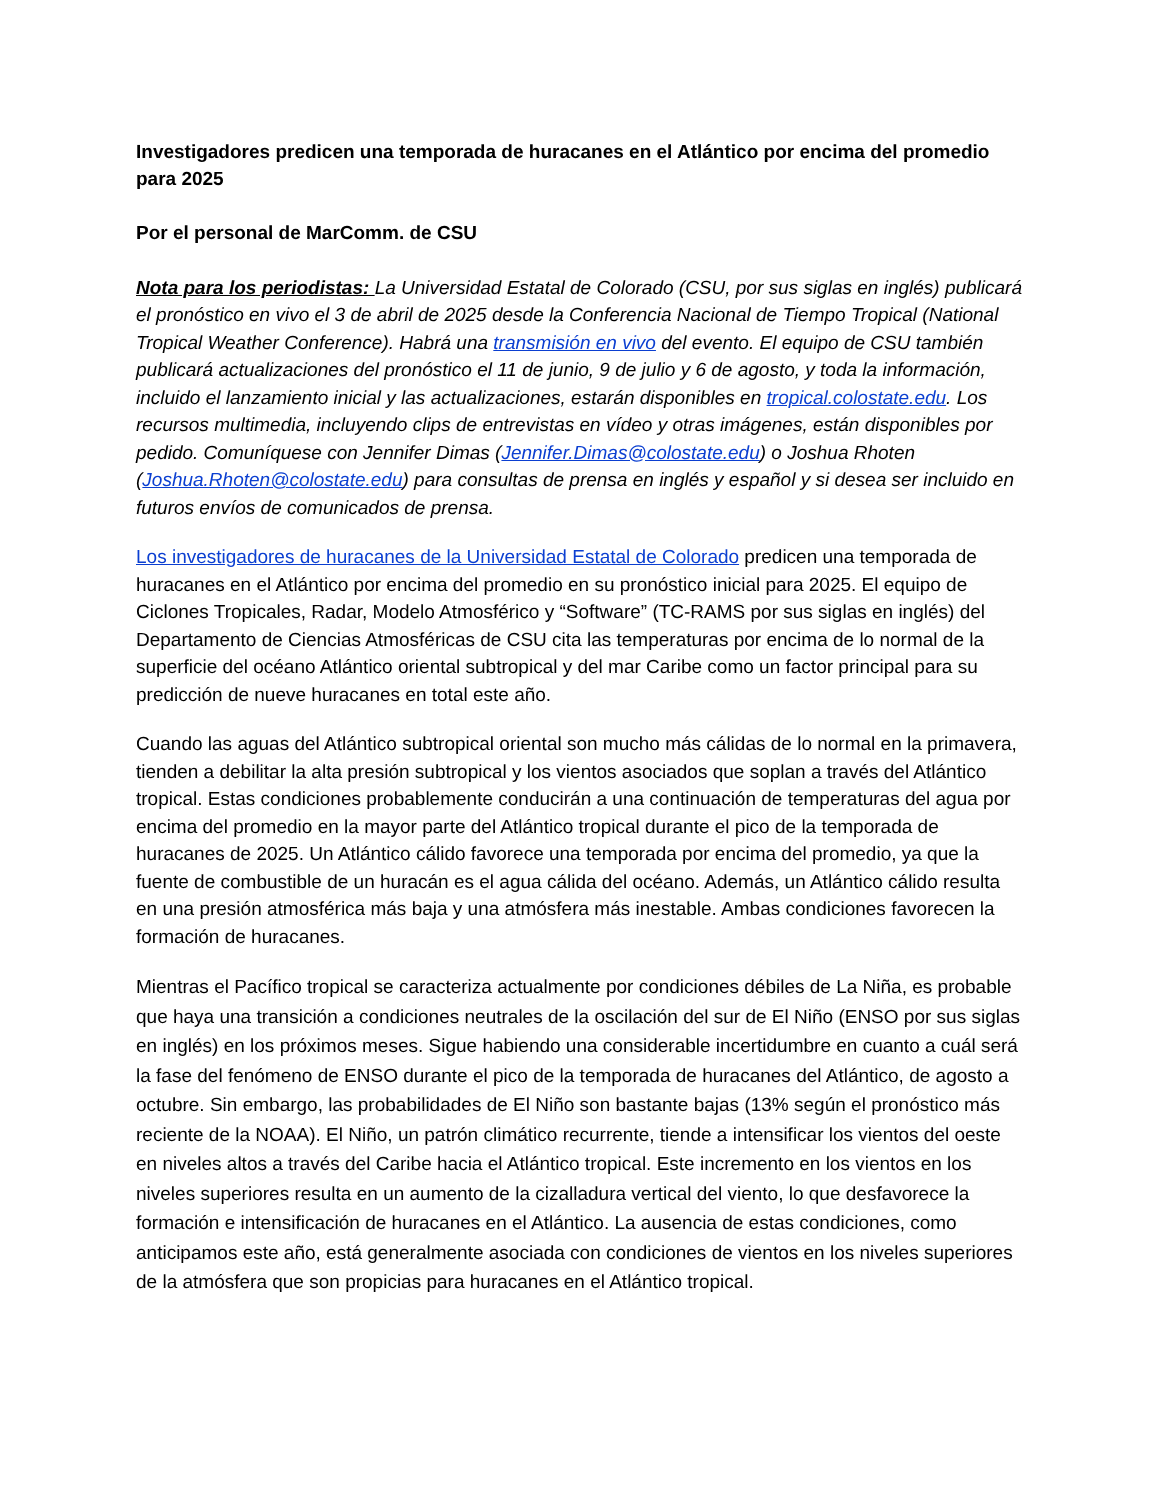Investigadores predicen una temporada de huracanes en el Atlántico por encima del promedio para 2025
Por el personal de MarComm. de CSU
Nota para los periodistas: La Universidad Estatal de Colorado (CSU, por sus siglas en inglés) publicará el pronóstico en vivo el 3 de abril de 2025 desde la Conferencia Nacional de Tiempo Tropical (National Tropical Weather Conference). Habrá una transmisión en vivo del evento. El equipo de CSU también publicará actualizaciones del pronóstico el 11 de junio, 9 de julio y 6 de agosto, y toda la información, incluido el lanzamiento inicial y las actualizaciones, estarán disponibles en tropical.colostate.edu. Los recursos multimedia, incluyendo clips de entrevistas en vídeo y otras imágenes, están disponibles por pedido. Comuníquese con Jennifer Dimas (Jennifer.Dimas@colostate.edu) o Joshua Rhoten (Joshua.Rhoten@colostate.edu) para consultas de prensa en inglés y español y si desea ser incluido en futuros envíos de comunicados de prensa.
Los investigadores de huracanes de la Universidad Estatal de Colorado predicen una temporada de huracanes en el Atlántico por encima del promedio en su pronóstico inicial para 2025. El equipo de Ciclones Tropicales, Radar, Modelo Atmosférico y “Software” (TC-RAMS por sus siglas en inglés) del Departamento de Ciencias Atmosféricas de CSU cita las temperaturas por encima de lo normal de la superficie del océano Atlántico oriental subtropical y del mar Caribe como un factor principal para su predicción de nueve huracanes en total este año.
Cuando las aguas del Atlántico subtropical oriental son mucho más cálidas de lo normal en la primavera, tienden a debilitar la alta presión subtropical y los vientos asociados que soplan a través del Atlántico tropical. Estas condiciones probablemente conducirán a una continuación de temperaturas del agua por encima del promedio en la mayor parte del Atlántico tropical durante el pico de la temporada de huracanes de 2025. Un Atlántico cálido favorece una temporada por encima del promedio, ya que la fuente de combustible de un huracán es el agua cálida del océano. Además, un Atlántico cálido resulta en una presión atmosférica más baja y una atmósfera más inestable. Ambas condiciones favorecen la formación de huracanes.
Mientras el Pacífico tropical se caracteriza actualmente por condiciones débiles de La Niña, es probable que haya una transición a condiciones neutrales de la oscilación del sur de El Niño (ENSO por sus siglas en inglés) en los próximos meses. Sigue habiendo una considerable incertidumbre en cuanto a cuál será la fase del fenómeno de ENSO durante el pico de la temporada de huracanes del Atlántico, de agosto a octubre. Sin embargo, las probabilidades de El Niño son bastante bajas (13% según el pronóstico más reciente de la NOAA). El Niño, un patrón climático recurrente, tiende a intensificar los vientos del oeste en niveles altos a través del Caribe hacia el Atlántico tropical. Este incremento en los vientos en los niveles superiores resulta en un aumento de la cizalladura vertical del viento, lo que desfavorece la formación e intensificación de huracanes en el Atlántico. La ausencia de estas condiciones, como anticipamos este año, está generalmente asociada con condiciones de vientos en los niveles superiores de la atmósfera que son propicias para huracanes en el Atlántico tropical.